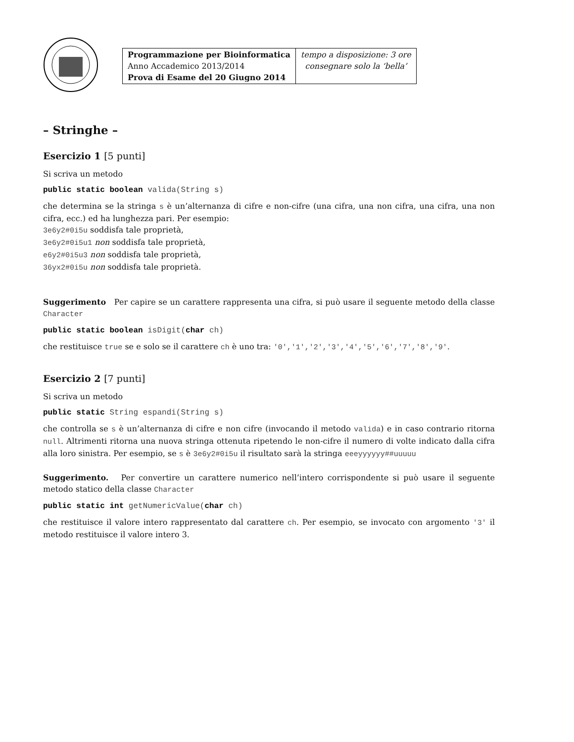| Programmazione per Bioinformatica Anno Accademico 2013/2014 Prova di Esame del 20 Giugno 2014 | tempo a disposizione: 3 ore consegnare solo la ‘bella’ |
– Stringhe –
Esercizio 1 [5 punti]
Si scriva un metodo
public static boolean valida(String s)
che determina se la stringa s è un’alternanza di cifre e non-cifre (una cifra, una non cifra, una cifra, una non cifra, ecc.) ed ha lunghezza pari. Per esempio:
3e6y2#0i5u soddisfa tale proprietà,
3e6y2#0i5u1 non soddisfa tale proprietà,
e6y2#0i5u3 non soddisfa tale proprietà,
36yx2#0i5u non soddisfa tale proprietà.
Suggerimento Per capire se un carattere rappresenta una cifra, si può usare il seguente metodo della classe Character
public static boolean isDigit(char ch)
che restituisce true se e solo se il carattere ch è uno tra: '0','1','2','3','4','5','6','7','8','9'.
Esercizio 2 [7 punti]
Si scriva un metodo
public static String espandi(String s)
che controlla se s è un’alternanza di cifre e non cifre (invocando il metodo valida) e in caso contrario ritorna null. Altrimenti ritorna una nuova stringa ottenuta ripetendo le non-cifre il numero di volte indicato dalla cifra alla loro sinistra. Per esempio, se s è 3e6y2#0i5u il risultato sarà la stringa eeeyyyyyy##uuuuu
Suggerimento. Per convertire un carattere numerico nell’intero corrispondente si può usare il seguente metodo statico della classe Character
public static int getNumericValue(char ch)
che restituisce il valore intero rappresentato dal carattere ch. Per esempio, se invocato con argomento '3' il metodo restituisce il valore intero 3.